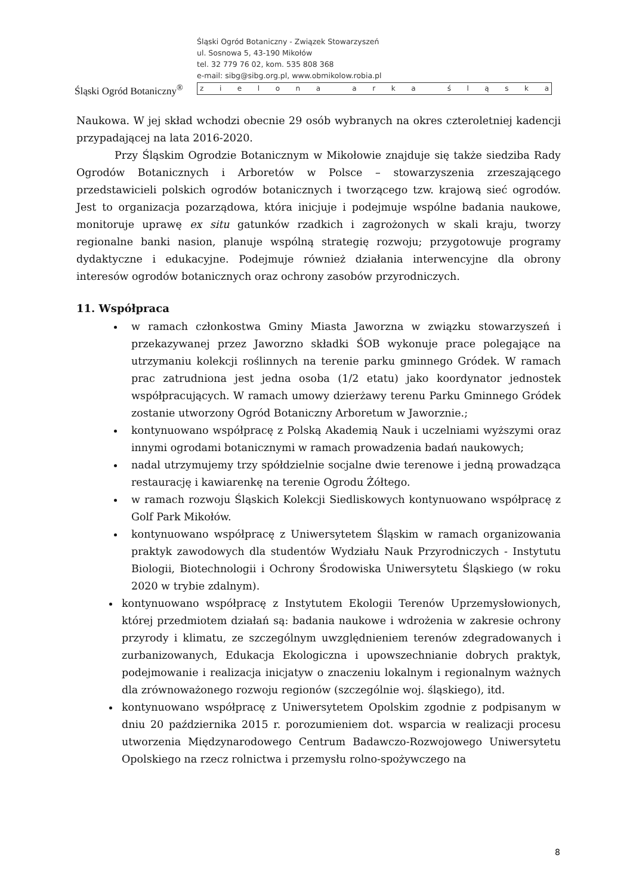Śląski Ogród Botaniczny<sup>®</sup>
Śląski Ogród Botaniczny - Związek Stowarzyszeń
ul. Sosnowa 5, 43-190 Mikołów
tel. 32 779 76 02, kom. 535 808 368
e-mail: sibg@sibg.org.pl, www.obmikolow.robia.pl
zielona arka śląska
Naukowa. W jej skład wchodzi obecnie 29 osób wybranych na okres czteroletniej kadencji przypadającej na lata 2016-2020.
Przy Śląskim Ogrodzie Botanicznym w Mikołowie znajduje się także siedziba Rady Ogrodów Botanicznych i Arboretów w Polsce – stowarzyszenia zrzeszającego przedstawicieli polskich ogrodów botanicznych i tworzącego tzw. krajową sieć ogrodów. Jest to organizacja pozarządowa, która inicjuje i podejmuje wspólne badania naukowe, monitoruje uprawę ex situ gatunków rzadkich i zagrożonych w skali kraju, tworzy regionalne banki nasion, planuje wspólną strategię rozwoju; przygotowuje programy dydaktyczne i edukacyjne. Podejmuje również działania interwencyjne dla obrony interesów ogrodów botanicznych oraz ochrony zasobów przyrodniczych.
11. Współpraca
w ramach członkostwa Gminy Miasta Jaworzna w związku stowarzyszeń i przekazywanej przez Jaworzno składki ŚOB wykonuje prace polegające na utrzymaniu kolekcji roślinnych na terenie parku gminnego Gródek. W ramach prac zatrudniona jest jedna osoba (1/2 etatu) jako koordynator jednostek współpracujących. W ramach umowy dzierżawy terenu Parku Gminnego Gródek zostanie utworzony Ogród Botaniczny Arboretum w Jaworznie.;
kontynuowano współpracę z Polską Akademią Nauk i uczelniami wyższymi oraz innymi ogrodami botanicznymi w ramach prowadzenia badań naukowych;
nadal utrzymujemy trzy spółdzielnie socjalne dwie terenowe i jedną prowadząca restaurację i kawiarenkę na terenie Ogrodu Żółtego.
w ramach rozwoju Śląskich Kolekcji Siedliskowych kontynuowano współpracę z Golf Park Mikołów.
kontynuowano współpracę z Uniwersytetem Śląskim w ramach organizowania praktyk zawodowych dla studentów Wydziału Nauk Przyrodniczych - Instytutu Biologii, Biotechnologii i Ochrony Środowiska Uniwersytetu Śląskiego (w roku 2020 w trybie zdalnym).
kontynuowano współpracę z Instytutem Ekologii Terenów Uprzemysłowionych, której przedmiotem działań są: badania naukowe i wdrożenia w zakresie ochrony przyrody i klimatu, ze szczególnym uwzględnieniem terenów zdegradowanych i zurbanizowanych, Edukacja Ekologiczna i upowszechnianie dobrych praktyk, podejmowanie i realizacja inicjatyw o znaczeniu lokalnym i regionalnym ważnych dla zrównoważonego rozwoju regionów (szczególnie woj. śląskiego), itd.
kontynuowano współpracę z Uniwersytetem Opolskim zgodnie z podpisanym w dniu 20 października 2015 r. porozumieniem dot. wsparcia w realizacji procesu utworzenia Międzynarodowego Centrum Badawczo-Rozwojowego Uniwersytetu Opolskiego na rzecz rolnictwa i przemysłu rolno-spożywczego na
8